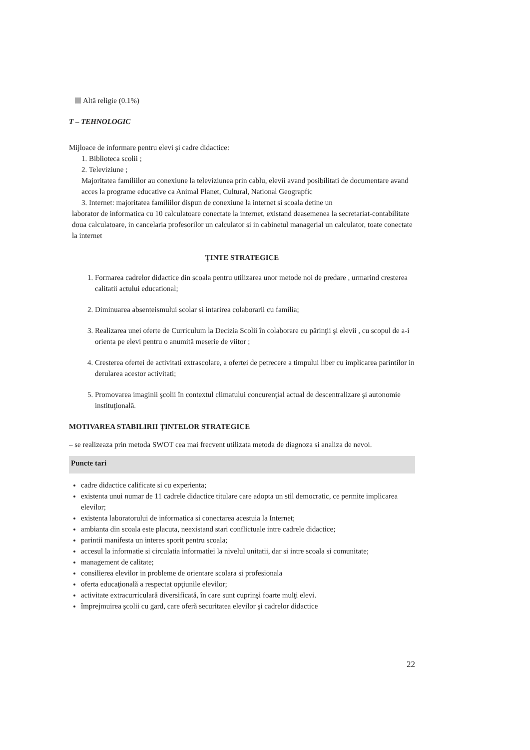Altă religie (0.1%)
T – TEHNOLOGIC
Mijloace de informare pentru elevi şi cadre didactice:
1. Biblioteca scolii ;
2. Televiziune ;
Majoritatea familiilor au conexiune la televiziunea prin cablu, elevii avand posibilitati de documentare avand acces la programe educative ca Animal Planet, Cultural, National Geograpfic
3. Internet: majoritatea familiilor dispun de conexiune la internet si scoala detine un
laborator de informatica cu 10 calculatoare conectate la internet, existand deasemenea la secretariat-contabilitate doua calculatoare, in cancelaria profesorilor un calculator si in cabinetul managerial un calculator, toate conectate la internet
ŢINTE STRATEGICE
1. Formarea cadrelor didactice din scoala pentru utilizarea unor metode noi de predare , urmarind cresterea calitatii actului educational;
2. Diminuarea absenteismului scolar si intarirea colaborarii cu familia;
3. Realizarea unei oferte de Curriculum la Decizia Scolii în colaborare cu părinţii şi elevii , cu scopul de a-i orienta pe elevi pentru o anumită meserie de viitor ;
4. Cresterea ofertei de activitati extrascolare, a ofertei de petrecere a timpului liber cu implicarea parintilor in derularea acestor activitati;
5. Promovarea imaginii şcolii în contextul climatului concurenţial actual de descentralizare şi autonomie instituţională.
MOTIVAREA STABILIRII ŢINTELOR STRATEGICE
– se realizeaza prin metoda SWOT cea mai frecvent utilizata metoda de diagnoza si analiza de nevoi.
Puncte tari
cadre didactice calificate si cu experienta;
existenta unui numar de 11 cadrele didactice titulare care adopta un stil democratic, ce permite implicarea elevilor;
existenta laboratorului de informatica si conectarea acestuia la Internet;
ambianta din scoala este placuta, neexistand stari conflictuale intre cadrele didactice;
parintii manifesta un interes sporit pentru scoala;
accesul la informatie si circulatia informatiei la nivelul unitatii, dar si intre scoala si comunitate;
management de calitate;
consilierea elevilor in probleme de orientare scolara si profesionala
oferta educaţională a respectat opţiunile elevilor;
activitate extracurriculară diversificată, în care sunt cuprinşi foarte mulţi elevi.
împrejmuirea şcolii cu gard, care oferă securitatea elevilor şi cadrelor didactice
22